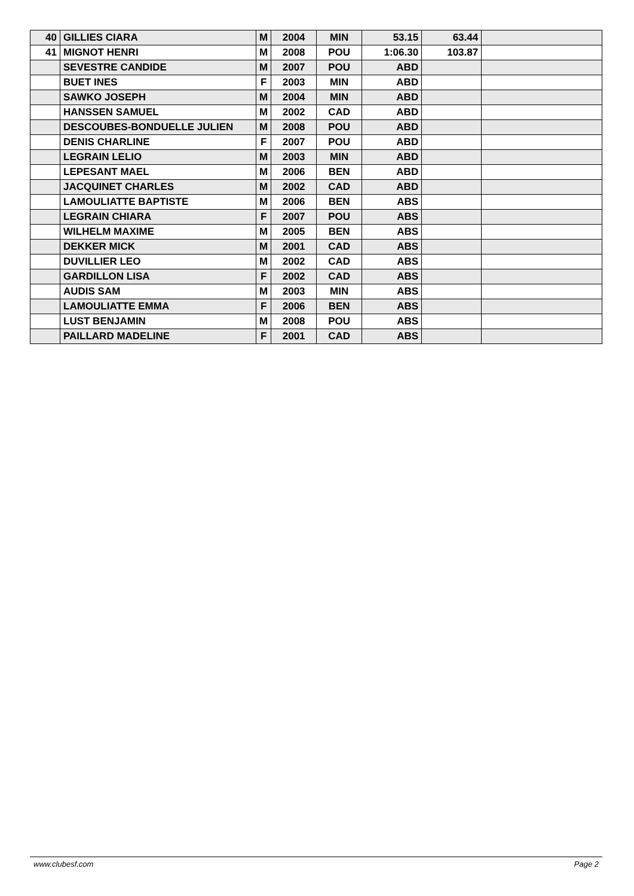| 40 | GILLIES CIARA | M | 2004 | MIN | 53.15 | 63.44 | |
| 41 | MIGNOT HENRI | M | 2008 | POU | 1:06.30 | 103.87 | |
| | SEVESTRE CANDIDE | M | 2007 | POU | ABD | | |
| | BUET INES | F | 2003 | MIN | ABD | | |
| | SAWKO JOSEPH | M | 2004 | MIN | ABD | | |
| | HANSSEN SAMUEL | M | 2002 | CAD | ABD | | |
| | DESCOUBES-BONDUELLE JULIEN | M | 2008 | POU | ABD | | |
| | DENIS CHARLINE | F | 2007 | POU | ABD | | |
| | LEGRAIN LELIO | M | 2003 | MIN | ABD | | |
| | LEPESANT MAEL | M | 2006 | BEN | ABD | | |
| | JACQUINET CHARLES | M | 2002 | CAD | ABD | | |
| | LAMOULIATTE BAPTISTE | M | 2006 | BEN | ABS | | |
| | LEGRAIN CHIARA | F | 2007 | POU | ABS | | |
| | WILHELM MAXIME | M | 2005 | BEN | ABS | | |
| | DEKKER MICK | M | 2001 | CAD | ABS | | |
| | DUVILLIER LEO | M | 2002 | CAD | ABS | | |
| | GARDILLON LISA | F | 2002 | CAD | ABS | | |
| | AUDIS SAM | M | 2003 | MIN | ABS | | |
| | LAMOULIATTE EMMA | F | 2006 | BEN | ABS | | |
| | LUST BENJAMIN | M | 2008 | POU | ABS | | |
| | PAILLARD MADELINE | F | 2001 | CAD | ABS | | |
www.clubesf.com Page 2